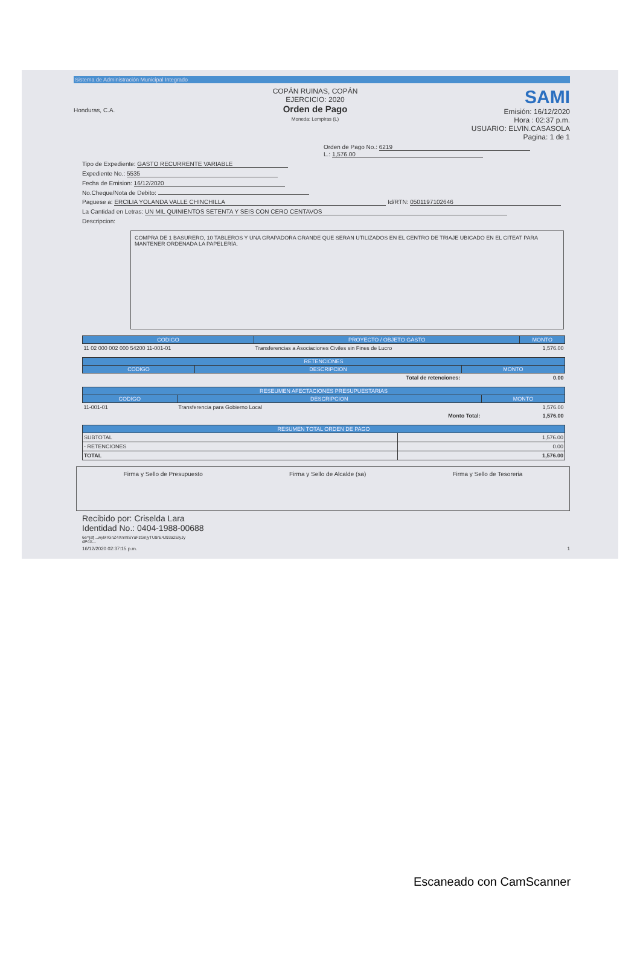Sistema de Administración Municipal Integrado
Honduras, C.A.
COPÁN RUINAS, COPÁN
EJERCICIO: 2020
Orden de Pago
Moneda: Lempiras (L)
SAMI
Emisión: 16/12/2020
Hora : 02:37 p.m.
USUARIO: ELVIN.CASASOLA
Pagina: 1 de 1
Orden de Pago No.: 6219
L.: 1,576.00
Tipo de Expediente: GASTO RECURRENTE VARIABLE
Expediente No.: 5535
Fecha de Emision: 16/12/2020
No.Cheque/Nota de Debito:
Paguese a: ERCILIA YOLANDA VALLE CHINCHILLA Id/RTN: 0501197102646
La Cantidad en Letras: UN MIL QUINIENTOS SETENTA Y SEIS CON CERO CENTAVOS
Descripcion:
COMPRA DE 1 BASURERO, 10 TABLEROS Y UNA GRAPADORA GRANDE QUE SERAN UTILIZADOS EN EL CENTRO DE TRIAJE UBICADO EN EL CITEAT PARA MANTENER ORDENADA LA PAPELERÍA.
| CODIGO | PROYECTO / OBJETO GASTO | MONTO |
| --- | --- | --- |
| 11 02 000 002 000 54200 11-001-01 | Transferencias a Asociaciones Civiles sin Fines de Lucro | 1,576.00 |
| RETENCIONES | | |
| --- | --- | --- |
| CODIGO | DESCRIPCION | MONTO |
| | Total de retenciones: | 0.00 |
| RESEUMEN AFECTACIONES PRESUPUESTARIAS | | |
| --- | --- | --- |
| CODIGO | DESCRIPCION | MONTO |
| 11-001-01 | Transferencia para Gobierno Local | 1,576.00 |
| | Monto Total: | 1,576.00 |
| RESUMEN TOTAL ORDEN DE PAGO | |
| --- | --- |
| SUBTOTAL | 1,576.00 |
| - RETENCIONES | 0.00 |
| TOTAL | 1,576.00 |
Firma y Sello de Presupuesto Firma y Sello de Alcalde (sa) Firma y Sello de Tesoreria
Recibido por: Criselda Lara
Identidad No.: 0404-1988-00688
6e=jsfj...wyMrGnZ4XnmlSYuFzGnjyTU8rE4J93a2ElyJy
dP4X...
16/12/2020 02:37:15 p.m. 1
Escaneado con CamScanner